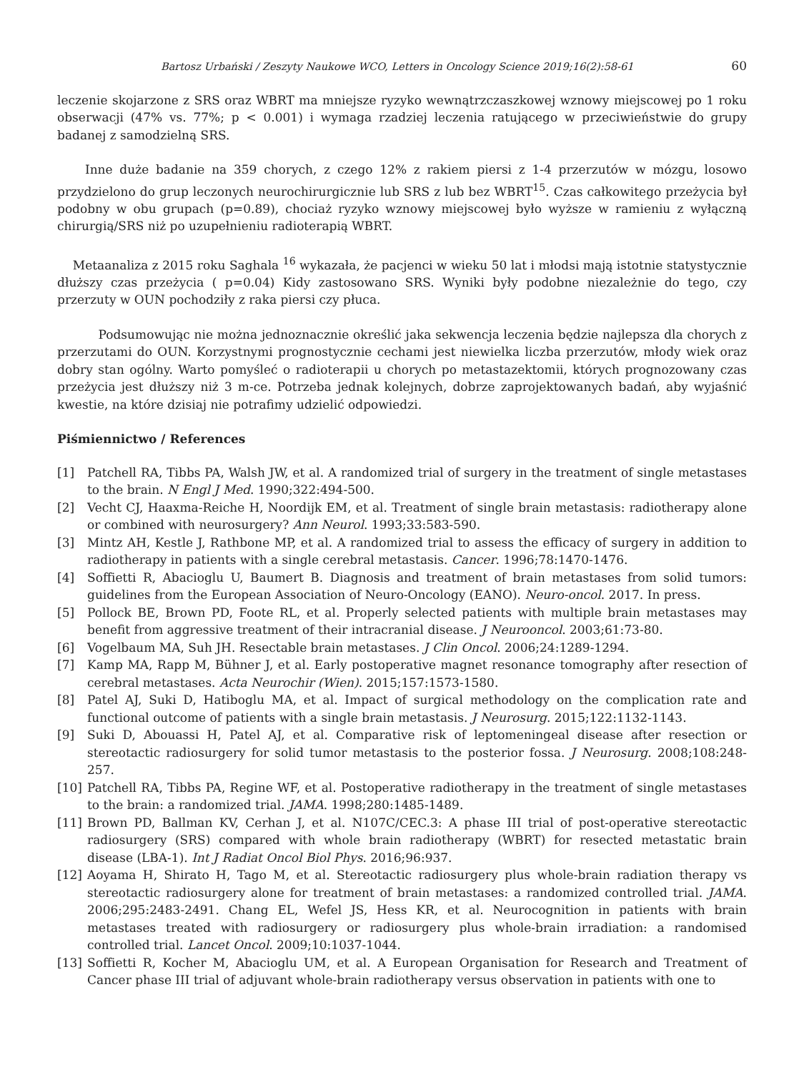Bartosz Urbański / Zeszyty Naukowe WCO, Letters in Oncology Science 2019;16(2):58-61 60
leczenie skojarzone z SRS oraz WBRT ma mniejsze ryzyko wewnątrzczaszkowej wznowy miejscowej po 1 roku obserwacji (47% vs. 77%; p < 0.001) i wymaga rzadziej leczenia ratującego w przeciwieństwie do grupy badanej z samodzielną SRS.
Inne duże badanie na 359 chorych, z czego 12% z rakiem piersi z 1-4 przerzutów w mózgu, losowo przydzielono do grup leczonych neurochirurgicznie lub SRS z lub bez WBRT<sup>15</sup>. Czas całkowitego przeżycia był podobny w obu grupach (p=0.89), chociaż ryzyko wznowy miejscowej było wyższe w ramieniu z wyłączną chirurgią/SRS niż po uzupełnieniu radioterapią WBRT.
Metaanaliza z 2015 roku Saghala <sup>16</sup> wykazała, że pacjenci w wieku 50 lat i młodsi mają istotnie statystycznie dłuższy czas przeżycia ( p=0.04) Kidy zastosowano SRS. Wyniki były podobne niezależnie do tego, czy przerzuty w OUN pochodziły z raka piersi czy płuca.
Podsumowując nie można jednoznacznie określić jaka sekwencja leczenia będzie najlepsza dla chorych z przerzutami do OUN. Korzystnymi prognostycznie cechami jest niewielka liczba przerzutów, młody wiek oraz dobry stan ogólny. Warto pomyśleć o radioterapii u chorych po metastazektomii, których prognozowany czas przeżycia jest dłuższy niż 3 m-ce. Potrzeba jednak kolejnych, dobrze zaprojektowanych badań, aby wyjaśnić kwestie, na które dzisiaj nie potrafimy udzielić odpowiedzi.
Piśmiennictwo / References
[1] Patchell RA, Tibbs PA, Walsh JW, et al. A randomized trial of surgery in the treatment of single metastases to the brain. N Engl J Med. 1990;322:494-500.
[2] Vecht CJ, Haaxma-Reiche H, Noordijk EM, et al. Treatment of single brain metastasis: radiotherapy alone or combined with neurosurgery? Ann Neurol. 1993;33:583-590.
[3] Mintz AH, Kestle J, Rathbone MP, et al. A randomized trial to assess the efficacy of surgery in addition to radiotherapy in patients with a single cerebral metastasis. Cancer. 1996;78:1470-1476.
[4] Soffietti R, Abacioglu U, Baumert B. Diagnosis and treatment of brain metastases from solid tumors: guidelines from the European Association of Neuro-Oncology (EANO). Neuro-oncol. 2017. In press.
[5] Pollock BE, Brown PD, Foote RL, et al. Properly selected patients with multiple brain metastases may benefit from aggressive treatment of their intracranial disease. J Neurooncol. 2003;61:73-80.
[6] Vogelbaum MA, Suh JH. Resectable brain metastases. J Clin Oncol. 2006;24:1289-1294.
[7] Kamp MA, Rapp M, Bühner J, et al. Early postoperative magnet resonance tomography after resection of cerebral metastases. Acta Neurochir (Wien). 2015;157:1573-1580.
[8] Patel AJ, Suki D, Hatiboglu MA, et al. Impact of surgical methodology on the complication rate and functional outcome of patients with a single brain metastasis. J Neurosurg. 2015;122:1132-1143.
[9] Suki D, Abouassi H, Patel AJ, et al. Comparative risk of leptomeningeal disease after resection or stereotactic radiosurgery for solid tumor metastasis to the posterior fossa. J Neurosurg. 2008;108:248-257.
[10] Patchell RA, Tibbs PA, Regine WF, et al. Postoperative radiotherapy in the treatment of single metastases to the brain: a randomized trial. JAMA. 1998;280:1485-1489.
[11] Brown PD, Ballman KV, Cerhan J, et al. N107C/CEC.3: A phase III trial of post-operative stereotactic radiosurgery (SRS) compared with whole brain radiotherapy (WBRT) for resected metastatic brain disease (LBA-1). Int J Radiat Oncol Biol Phys. 2016;96:937.
[12] Aoyama H, Shirato H, Tago M, et al. Stereotactic radiosurgery plus whole-brain radiation therapy vs stereotactic radiosurgery alone for treatment of brain metastases: a randomized controlled trial. JAMA. 2006;295:2483-2491. Chang EL, Wefel JS, Hess KR, et al. Neurocognition in patients with brain metastases treated with radiosurgery or radiosurgery plus whole-brain irradiation: a randomised controlled trial. Lancet Oncol. 2009;10:1037-1044.
[13] Soffietti R, Kocher M, Abacioglu UM, et al. A European Organisation for Research and Treatment of Cancer phase III trial of adjuvant whole-brain radiotherapy versus observation in patients with one to